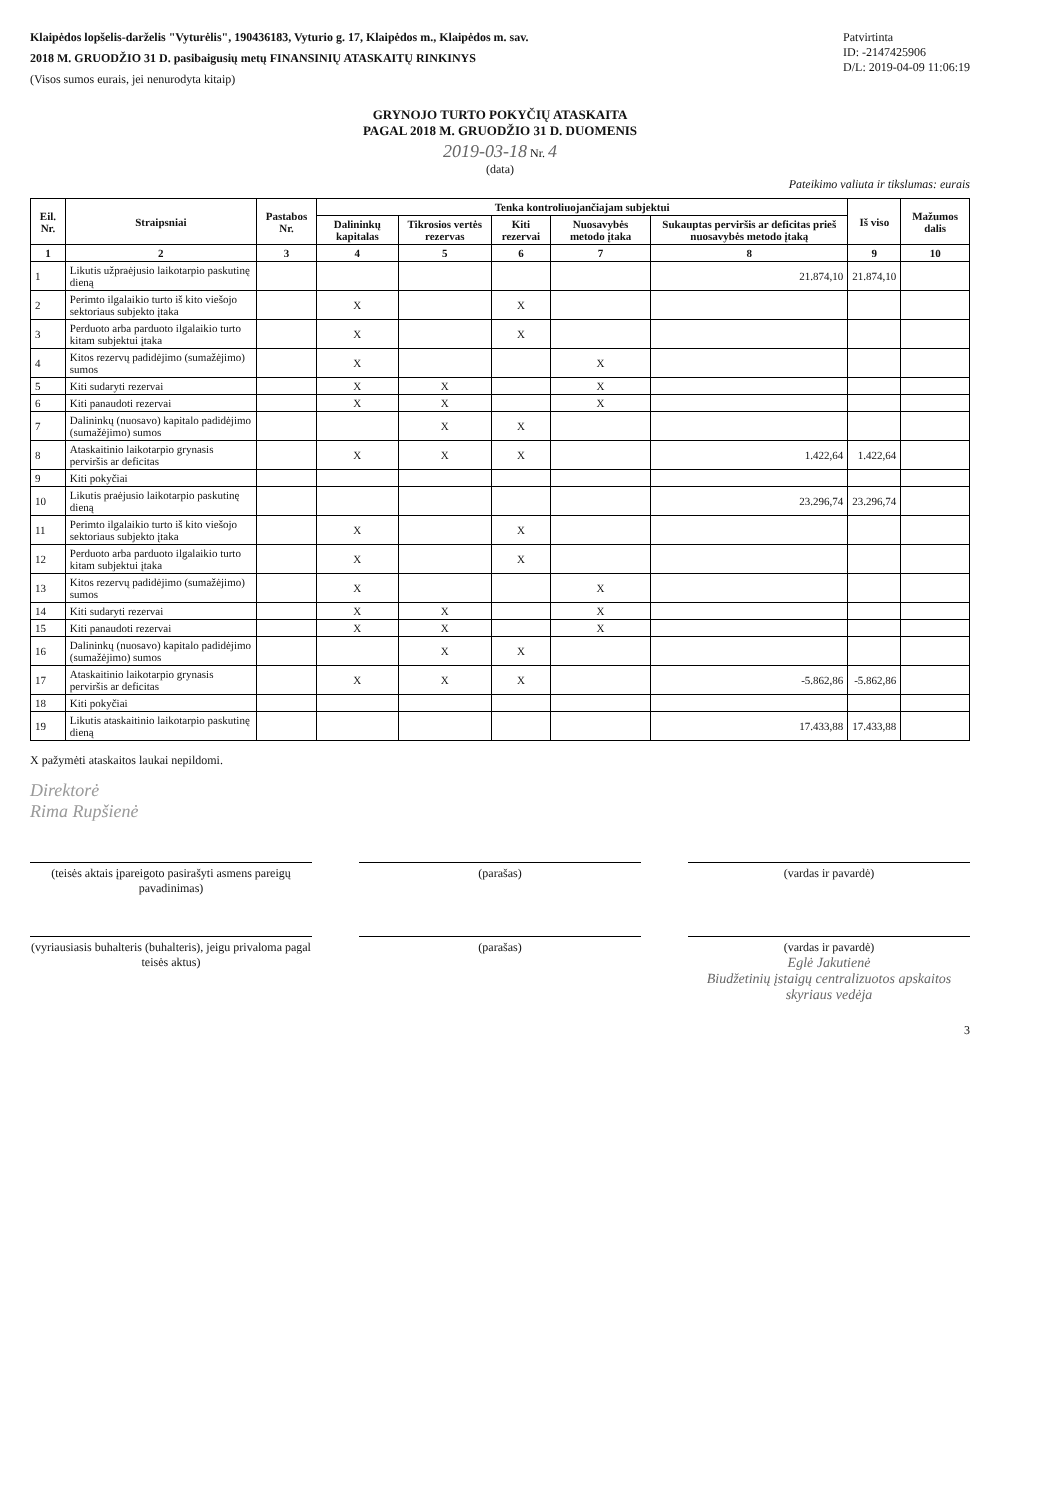Klaipėdos lopšelis-darželis "Vyturėlis", 190436183, Vyturio g. 17, Klaipėdos m., Klaipėdos m. sav.
2018 M. GRUODŽIO 31 D. pasibaigusių metų FINANSINIŲ ATASKAITŲ RINKINYS
(Visos sumos eurais, jei nenurodyta kitaip)
Patvirtinta
ID: -2147425906
D/L: 2019-04-09 11:06:19
GRYNOJO TURTO POKYČIŲ ATASKAITA
PAGAL 2018 M. GRUODŽIO 31 D. DUOMENIS
2019-03-18 Nr. 4
(data)
Pateikimo valiuta ir tikslumas: eurais
| Eil. Nr. | Straipsniai | Pastabos Nr. | Tenka kontroliuojančiajam subjektui | | | | | Iš viso | Mažumos dalis |
| --- | --- | --- | --- | --- | --- | --- | --- | --- | --- |
| | | | Dalininkų kapitalas | Tikrosios vertės rezervas | Kiti rezervai | Nuosavybės metodo įtaka | Sukauptas perviršis ar deficitas prieš nuosavybės metodo įtaką | | |
| 1 | 2 | 3 | 4 | 5 | 6 | 7 | 8 | 9 | 10 |
| 1 | Likutis užpraėjusio laikotarpio paskutinę dieną | | | | | | 21.874,10 | 21.874,10 | |
| 2 | Perimto ilgalaikio turto iš kito viešojo sektoriaus subjekto įtaka | | X | | X | | | | |
| 3 | Perduoto arba parduoto ilgalaikio turto kitam subjektui įtaka | | X | | X | | | | |
| 4 | Kitos rezervų padidėjimo (sumažėjimo) sumos | | X | | | X | | | |
| 5 | Kiti sudaryti rezervai | | X | X | | X | | | |
| 6 | Kiti panaudoti rezervai | | X | X | | X | | | |
| 7 | Dalininkų (nuosavo) kapitalo padidėjimo (sumažėjimo) sumos | | | X | X | | | | |
| 8 | Ataskaitinio laikotarpio grynasis perviršis ar deficitas | | X | X | X | | 1.422,64 | 1.422,64 | |
| 9 | Kiti pokyčiai | | | | | | | | |
| 10 | Likutis praėjusio laikotarpio paskutinę dieną | | | | | | 23.296,74 | 23.296,74 | |
| 11 | Perimto ilgalaikio turto iš kito viešojo sektoriaus subjekto įtaka | | X | | X | | | | |
| 12 | Perduoto arba parduoto ilgalaikio turto kitam subjektui įtaka | | X | | X | | | | |
| 13 | Kitos rezervų padidėjimo (sumažėjimo) sumos | | X | | | X | | | |
| 14 | Kiti sudaryti rezervai | | X | X | | X | | | |
| 15 | Kiti panaudoti rezervai | | X | X | | X | | | |
| 16 | Dalininkų (nuosavo) kapitalo padidėjimo (sumažėjimo) sumos | | | X | X | | | | |
| 17 | Ataskaitinio laikotarpio grynasis perviršis ar deficitas | | X | X | X | | -5.862,86 | -5.862,86 | |
| 18 | Kiti pokyčiai | | | | | | | | |
| 19 | Likutis ataskaitinio laikotarpio paskutinę dieną | | | | | | 17.433,88 | 17.433,88 | |
X pažymėti ataskaitos laukai nepildomi.
Direktorė
Rima Rupšienė
(teisės aktais įpareigoto pasirašyti asmens pareigų pavadinimas)
(parašas) (vardas ir pavardė)
(vyriausiasis buhalteris (buhalteris), jeigu privaloma pagal teisės aktus)
(parašas) (vardas ir pavardė)
Eglė Jakutienė
Biudžetinių įstaigų centralizuotos apskaitos skyriaus vedėja
3